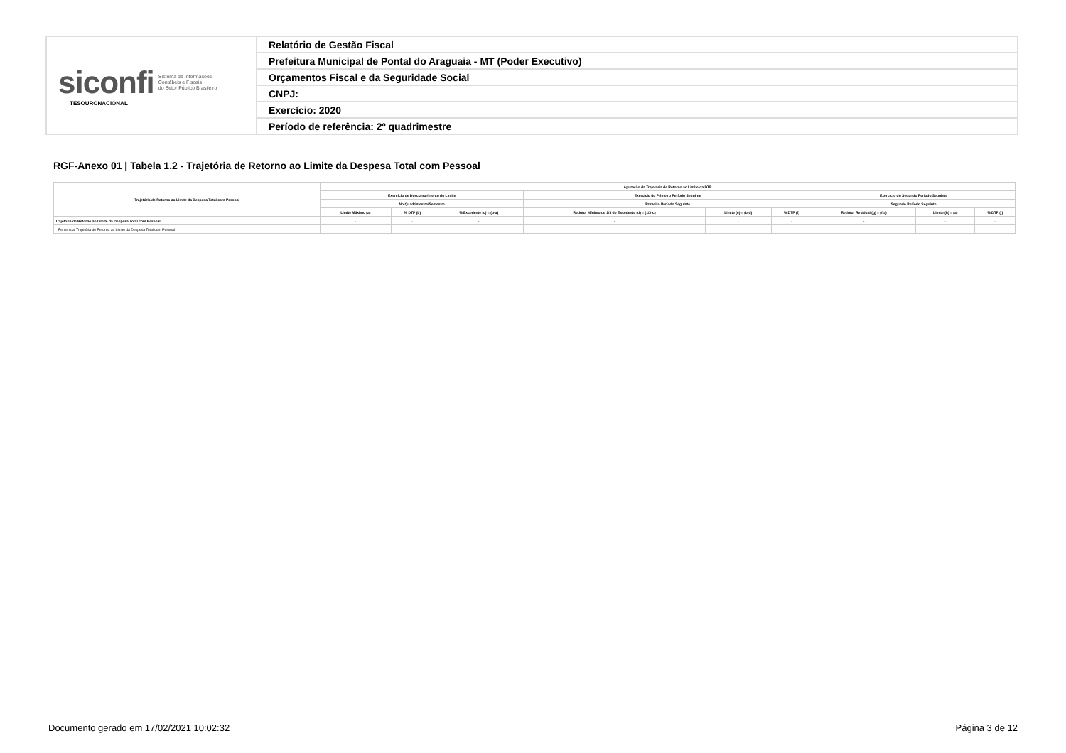| siconfi Sistema de Informações Contábeis e Fiscais do Setor Público Brasileiro TESOURONACIONAL | Relatório de Gestão Fiscal |
| | Prefeitura Municipal de Pontal do Araguaia - MT (Poder Executivo) |
| | Orçamentos Fiscal e da Seguridade Social |
| | CNPJ: |
| | Exercício: 2020 |
| | Período de referência: 2º quadrimestre |
RGF-Anexo 01 | Tabela 1.2 - Trajetória de Retorno ao Limite da Despesa Total com Pessoal
| Trajetória de Retorno ao Limite da Despesa Total com Pessoal | Apuração da Trajetória de Retorno ao Limite da DTP | | | | | | | | |
| --- | --- | --- | --- | --- | --- | --- | --- | --- | --- |
| | Exercício de Descumprimento do Limite | | | Exercício do Primeiro Período Seguinte | | | Exercício do Segundo Período Seguinte | | |
| | No Quadrimestre/Semestre | | | Primeiro Período Seguinte | | | Segundo Período Seguinte | | |
| | Limite Máximo (a) | % DTP (b) | % Excedente (c) = (b-a) | Redutor Mínimo de 1/3 do Excedente (d) = (1/3*c) | Limite (e) = (b-d) | % DTP (f) | Redutor Residual (g) = (f-a) | Limite (h) = (a) | % DTP (i) |
| Trajetória de Retorno ao Limite da Despesa Total com Pessoal | - | - | - | - | - | - | - | - | - |
| Percentual Trajetória de Retorno ao Limite da Despesa Total com Pessoal | | | | | | | | | |
Documento gerado em 17/02/2021 10:02:32 Página 3 de 12